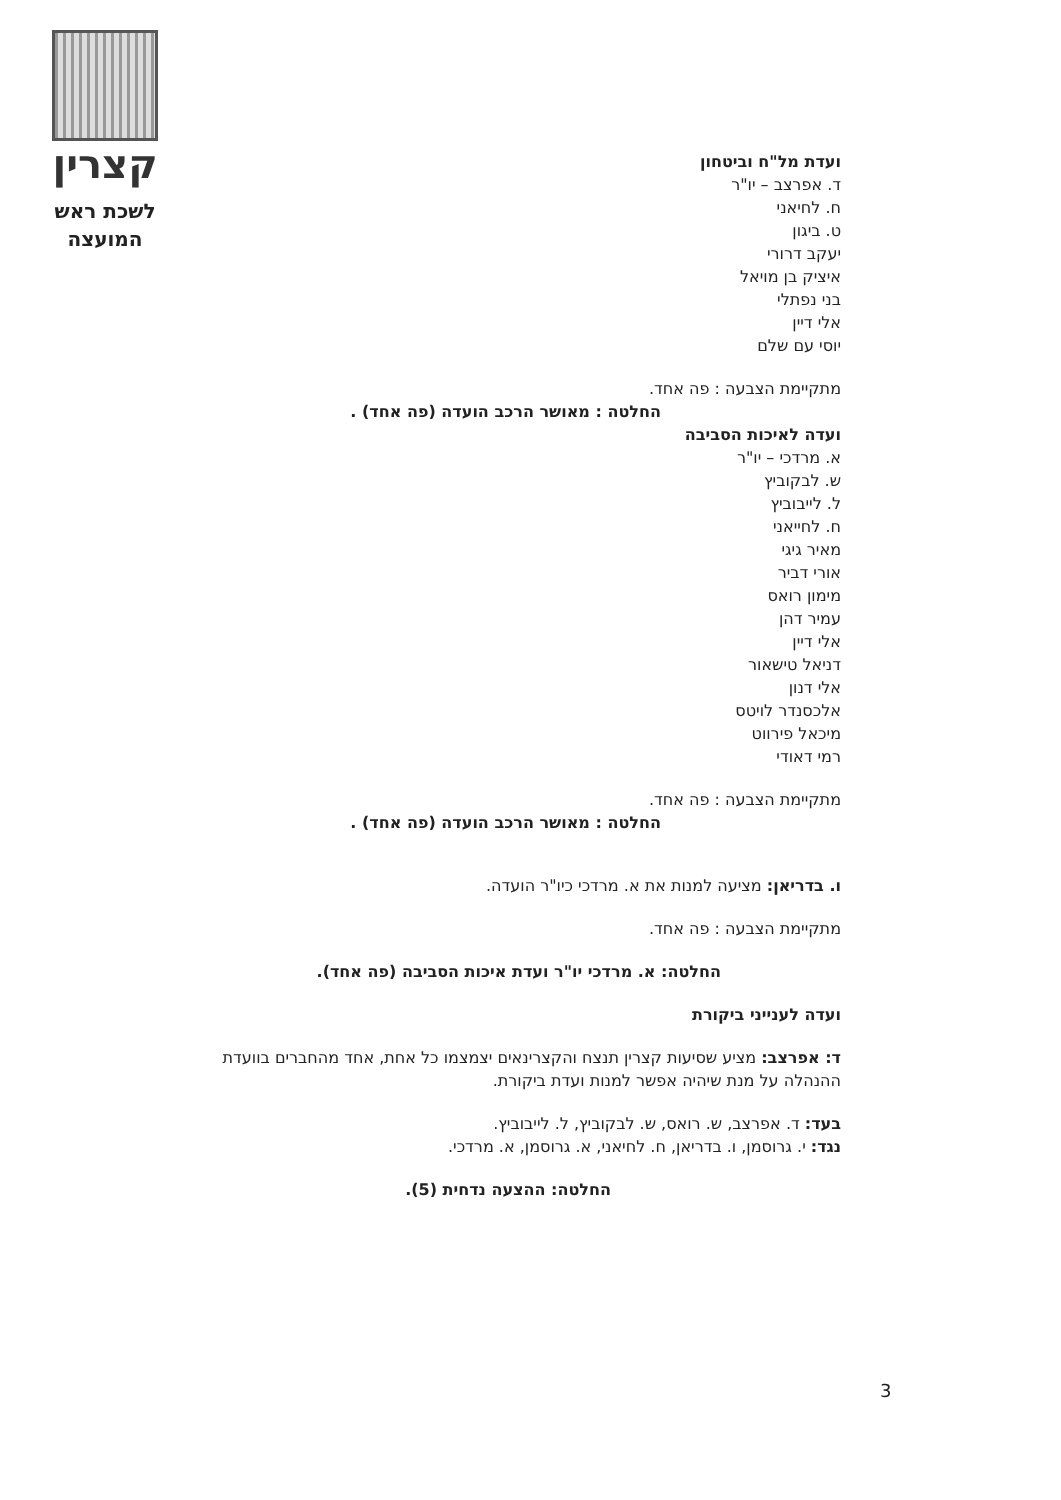קצרין
לשכת ראש
המועצה
ועדת מל"ח וביטחון
ד. אפרצב – יו"ר
ח. לחיאני
ט. ביגון
יעקב דרורי
איציק בן מויאל
בני נפתלי
אלי דיין
יוסי עם שלם
מתקיימת הצבעה : פה אחד.
החלטה : מאושר הרכב הועדה (פה אחד) .
ועדה לאיכות הסביבה
א. מרדכי – יו"ר
ש. לבקוביץ
ל. לייבוביץ
ח. לחייאני
מאיר גיגי
אורי דביר
מימון רואס
עמיר דהן
אלי דיין
דניאל טישאור
אלי דנון
אלכסנדר לויטס
מיכאל פירווט
רמי דאודי
מתקיימת הצבעה : פה אחד.
החלטה : מאושר הרכב הועדה (פה אחד) .
ו. בדריאן: מציעה למנות את א. מרדכי כיו"ר הועדה.
מתקיימת הצבעה : פה אחד.
החלטה: א. מרדכי יו"ר ועדת איכות הסביבה (פה אחד).
ועדה לענייני ביקורת
ד: אפרצב: מציע שסיעות קצרין תנצח והקצרינאים יצמצמו כל אחת, אחד מהחברים בוועדת ההנהלה על מנת שיהיה אפשר למנות ועדת ביקורת.
בעד: ד. אפרצב, ש. רואס, ש. לבקוביץ, ל. לייבוביץ.
נגד: י. גרוסמן, ו. בדריאן, ח. לחיאני, א. גרוסמן, א. מרדכי.
החלטה: ההצעה נדחית (5).
3